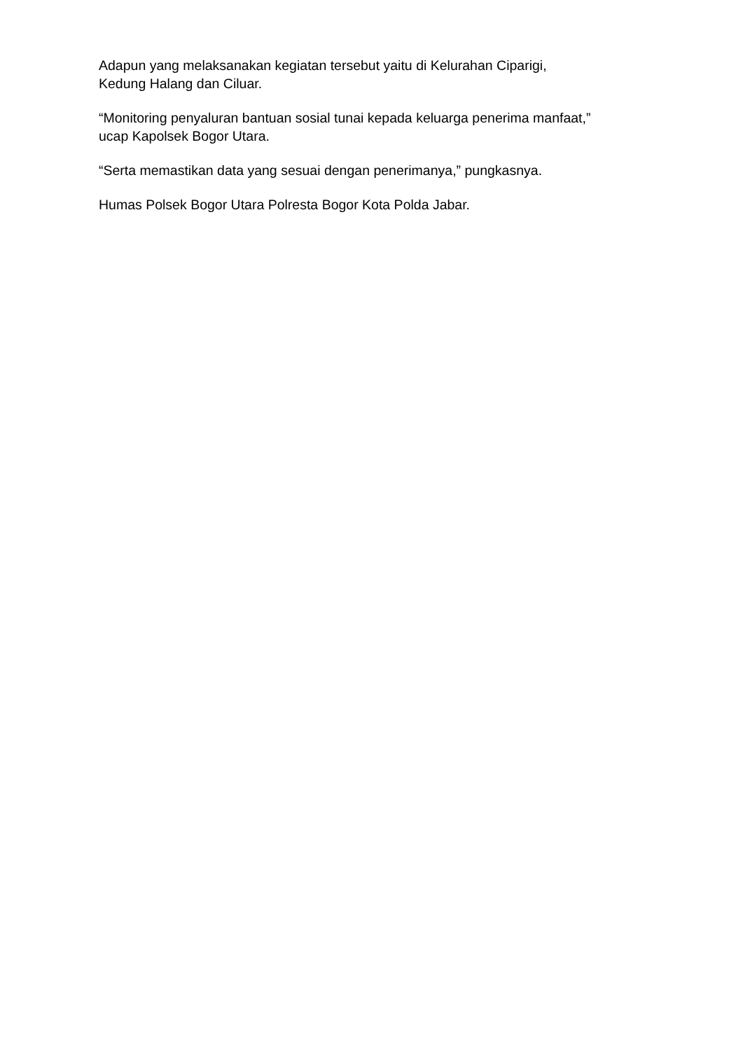Adapun yang melaksanakan kegiatan tersebut yaitu di Kelurahan Ciparigi,
Kedung Halang dan Ciluar.
“Monitoring penyaluran bantuan sosial tunai kepada keluarga penerima manfaat,”
ucap Kapolsek Bogor Utara.
“Serta memastikan data yang sesuai dengan penerimanya,” pungkasnya.
Humas Polsek Bogor Utara Polresta Bogor Kota Polda Jabar.